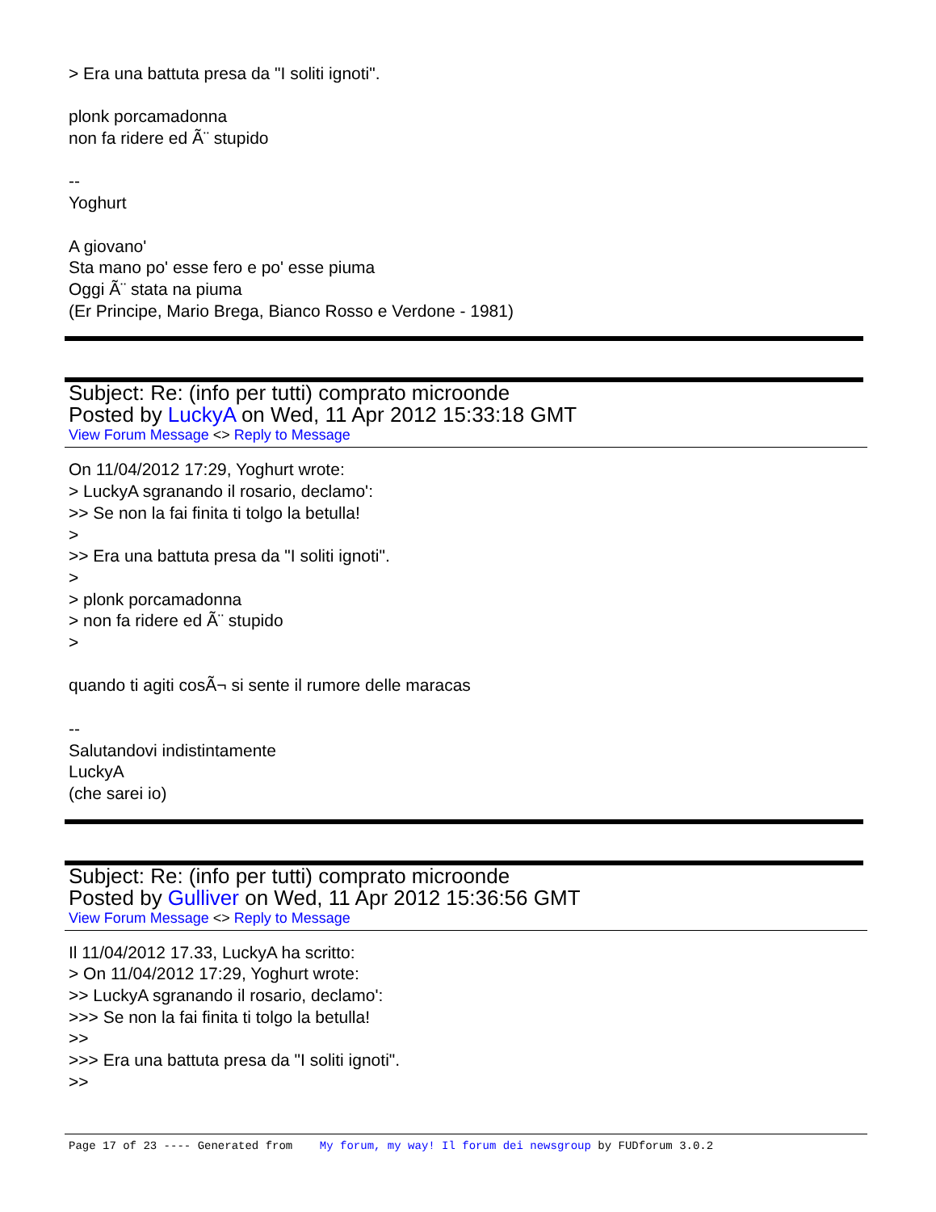> Era una battuta presa da "I soliti ignoti".
plonk porcamadonna
non fa ridere ed Ã¨ stupido
--
Yoghurt
A giovano'
Sta mano po' esse fero e po' esse piuma
Oggi Ã¨ stata na piuma
(Er Principe, Mario Brega, Bianco Rosso e Verdone - 1981)
Subject: Re: (info per tutti) comprato microonde
Posted by LuckyA on Wed, 11 Apr 2012 15:33:18 GMT
View Forum Message <> Reply to Message
On 11/04/2012 17:29, Yoghurt wrote:
> LuckyA sgranando il rosario, declamo':
>> Se non la fai finita ti tolgo la betulla!
>
>> Era una battuta presa da "I soliti ignoti".
>
> plonk porcamadonna
> non fa ridere ed Ã¨ stupido
>
quando ti agiti cosÃ¬ si sente il rumore delle maracas
--
Salutandovi indistintamente
LuckyA
(che sarei io)
Subject: Re: (info per tutti) comprato microonde
Posted by Gulliver on Wed, 11 Apr 2012 15:36:56 GMT
View Forum Message <> Reply to Message
Il 11/04/2012 17.33, LuckyA ha scritto:
> On 11/04/2012 17:29, Yoghurt wrote:
>> LuckyA sgranando il rosario, declamo':
>>> Se non la fai finita ti tolgo la betulla!
>>
>>> Era una battuta presa da "I soliti ignoti".
>>
Page 17 of 23 ---- Generated from My forum, my way! Il forum dei newsgroup by FUDforum 3.0.2